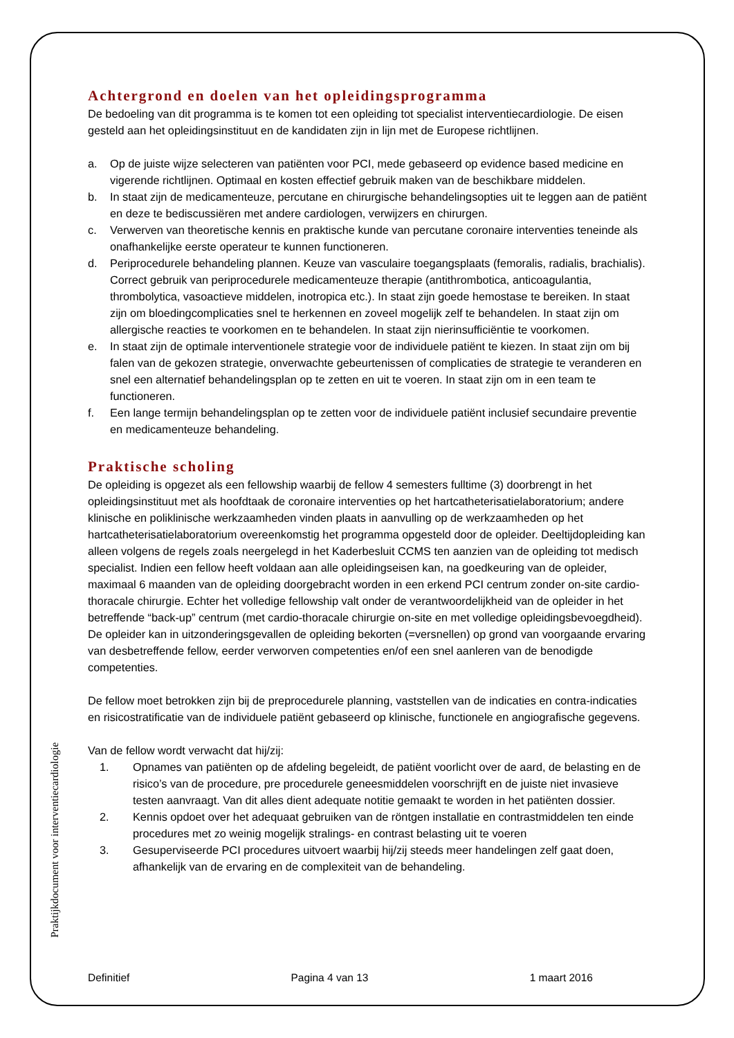Praktijkdocument voor interventiecardiologie
Achtergrond en doelen van het opleidingsprogramma
De bedoeling van dit programma is te komen tot een opleiding tot specialist interventiecardiologie. De eisen gesteld aan het opleidingsinstituut en de kandidaten zijn in lijn met de Europese richtlijnen.
a. Op de juiste wijze selecteren van patiënten voor PCI, mede gebaseerd op evidence based medicine en vigerende richtlijnen. Optimaal en kosten effectief gebruik maken van de beschikbare middelen.
b. In staat zijn de medicamenteuze, percutane en chirurgische behandelingsopties uit te leggen aan de patiënt en deze te bediscussiëren met andere cardiologen, verwijzers en chirurgen.
c. Verwerven van theoretische kennis en praktische kunde van percutane coronaire interventies teneinde als onafhankelijke eerste operateur te kunnen functioneren.
d. Periprocedurele behandeling plannen. Keuze van vasculaire toegangsplaats (femoralis, radialis, brachialis). Correct gebruik van periprocedurele medicamenteuze therapie (antithrombotica, anticoagulantia, thrombolytica, vasoactieve middelen, inotropica etc.). In staat zijn goede hemostase te bereiken. In staat zijn om bloedingcomplicaties snel te herkennen en zoveel mogelijk zelf te behandelen. In staat zijn om allergische reacties te voorkomen en te behandelen. In staat zijn nierinsufficiëntie te voorkomen.
e. In staat zijn de optimale interventionele strategie voor de individuele patiënt te kiezen. In staat zijn om bij falen van de gekozen strategie, onverwachte gebeurtenissen of complicaties de strategie te veranderen en snel een alternatief behandelingsplan op te zetten en uit te voeren. In staat zijn om in een team te functioneren.
f. Een lange termijn behandelingsplan op te zetten voor de individuele patiënt inclusief secundaire preventie en medicamenteuze behandeling.
Praktische scholing
De opleiding is opgezet als een fellowship waarbij de fellow 4 semesters fulltime (3) doorbrengt in het opleidingsinstituut met als hoofdtaak de coronaire interventies op het hartcatheterisatielaboratorium; andere klinische en poliklinische werkzaamheden vinden plaats in aanvulling op de werkzaamheden op het hartcatheterisatielaboratorium overeenkomstig het programma opgesteld door de opleider. Deeltijdopleiding kan alleen volgens de regels zoals neergelegd in het Kaderbesluit CCMS ten aanzien van de opleiding tot medisch specialist. Indien een fellow heeft voldaan aan alle opleidingseisen kan, na goedkeuring van de opleider, maximaal 6 maanden van de opleiding doorgebracht worden in een erkend PCI centrum zonder on-site cardio-thoracale chirurgie. Echter het volledige fellowship valt onder de verantwoordelijkheid van de opleider in het betreffende “back-up” centrum (met cardio-thoracale chirurgie on-site en met volledige opleidingsbevoegdheid). De opleider kan in uitzonderingsgevallen de opleiding bekorten (=versnellen) op grond van voorgaande ervaring van desbetreffende fellow, eerder verworven competenties en/of een snel aanleren van de benodigde competenties.
De fellow moet betrokken zijn bij de preprocedurele planning, vaststellen van de indicaties en contra-indicaties en risicostratificatie van de individuele patiënt gebaseerd op klinische, functionele en angiografische gegevens.
Van de fellow wordt verwacht dat hij/zij:
1. Opnames van patiënten op de afdeling begeleidt, de patiënt voorlicht over de aard, de belasting en de risico’s van de procedure, pre procedurele geneesmiddelen voorschrijft en de juiste niet invasieve testen aanvraagt. Van dit alles dient adequate notitie gemaakt te worden in het patiënten dossier.
2. Kennis opdoet over het adequaat gebruiken van de röntgen installatie en contrastmiddelen ten einde procedures met zo weinig mogelijk stralings- en contrast belasting uit te voeren
3. Gesuperviseerde PCI procedures uitvoert waarbij hij/zij steeds meer handelingen zelf gaat doen, afhankelijk van de ervaring en de complexiteit van de behandeling.
Definitief Pagina 4 van 13 1 maart 2016